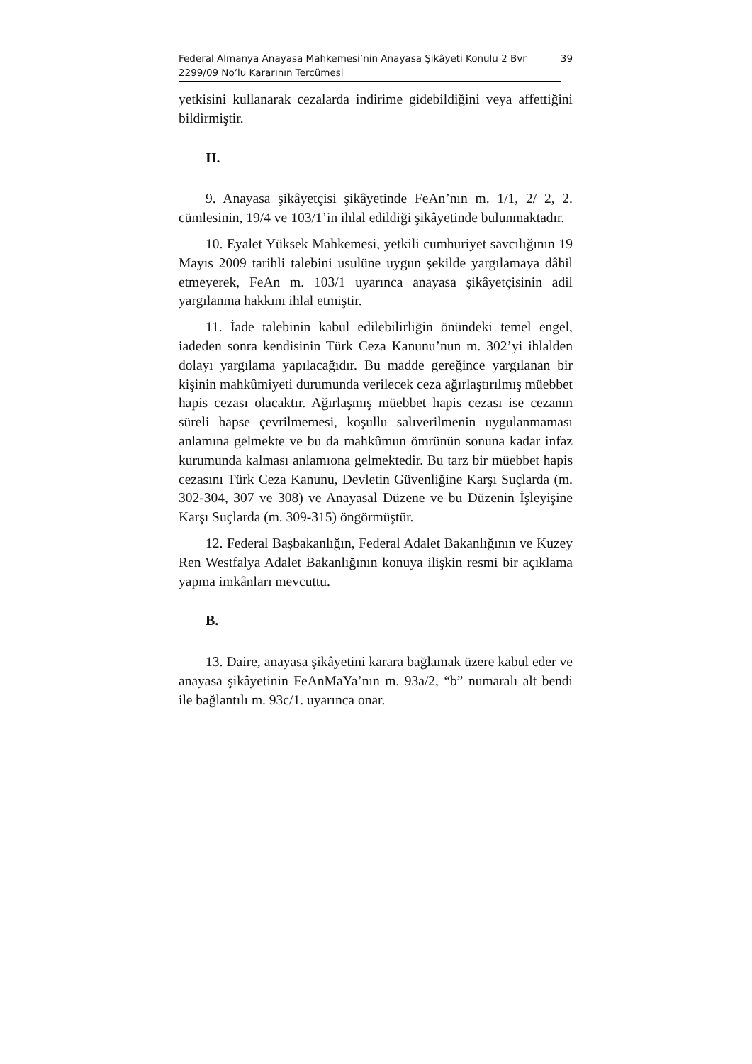Federal Almanya Anayasa Mahkemesi’nin Anayasa Şikâyeti Konulu 2 Bvr
2299/09 No’lu Kararının Tercümesi 39
yetkisini kullanarak cezalarda indirime gidebildiğini veya affettiğini bildirmiştir.
II.
9. Anayasa şikâyetçisi şikâyetinde FeAn’nın m. 1/1, 2/ 2, 2. cümlesinin, 19/4 ve 103/1’in ihlal edildiği şikâyetinde bulunmaktadır.
10. Eyalet Yüksek Mahkemesi, yetkili cumhuriyet savcılığının 19 Mayıs 2009 tarihli talebini usulüne uygun şekilde yargılamaya dâhil etmeyerek, FeAn m. 103/1 uyarınca anayasa şikâyetçisinin adil yargılanma hakkını ihlal etmiştir.
11. İade talebinin kabul edilebilirliğin önündeki temel engel, iadeden sonra kendisinin Türk Ceza Kanunu’nun m. 302’yi ihlalden dolayı yargılama yapılacağıdır. Bu madde gereğince yargılanan bir kişinin mahkûmiyeti durumunda verilecek ceza ağırlaştırılmış müebbet hapis cezası olacaktır. Ağırlaşmış müebbet hapis cezası ise cezanın süreli hapse çevrilmemesi, koşullu salıverilmenin uygulanmaması anlamına gelmekte ve bu da mahkûmun ömrünün sonuna kadar infaz kurumunda kalması anlamıona gelmektedir. Bu tarz bir müebbet hapis cezasını Türk Ceza Kanunu, Devletin Güvenliğine Karşı Suçlarda (m. 302-304, 307 ve 308) ve Anayasal Düzene ve bu Düzenin İşleyişine Karşı Suçlarda (m. 309-315) öngörmüştür.
12. Federal Başbakanlığın, Federal Adalet Bakanlığının ve Kuzey Ren Westfalya Adalet Bakanlığının konuya ilişkin resmi bir açıklama yapma imkânları mevcuttu.
B.
13. Daire, anayasa şikâyetini karara bağlamak üzere kabul eder ve anayasa şikâyetinin FeAnMaYa’nın m. 93a/2, “b” numaralı alt bendi ile bağlantılı m. 93c/1. uyarınca onar.